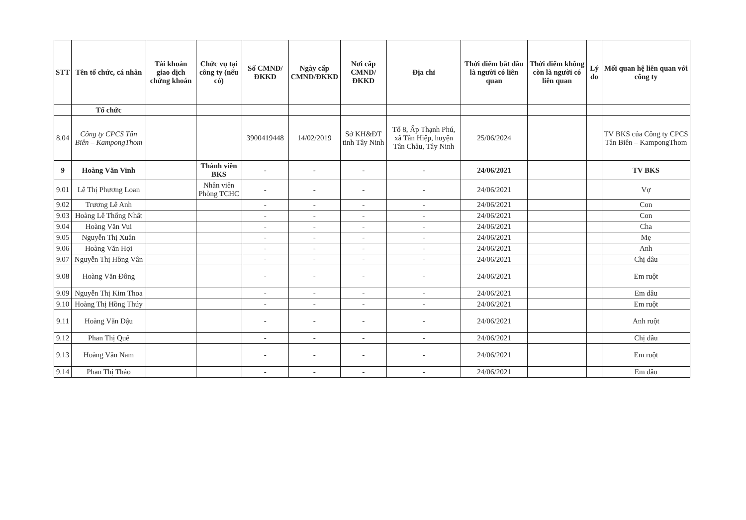| STT | Tên tổ chức, cá nhân | Tài khoản giao dịch chứng khoán | Chức vụ tại công ty (nếu có) | Số CMND/ĐKKD | Ngày cấp CMND/ĐKKD | Nơi cấp CMND/ĐKKD | Địa chỉ | Thời điểm bắt đầu là người có liên quan | Thời điểm không còn là người có liên quan | Lý do | Mối quan hệ liên quan với công ty |
| --- | --- | --- | --- | --- | --- | --- | --- | --- | --- | --- | --- |
| | Tổ chức | | | | | | | | | | |
| 8.04 | Công ty CPCS Tân Biên – KampongThom | | | 3900419448 | 14/02/2019 | Sở KH&ĐT tỉnh Tây Ninh | Tổ 8, Ấp Thạnh Phú, xã Tân Hiệp, huyện Tân Châu, Tây Ninh | 25/06/2024 | | | TV BKS của Công ty CPCS Tân Biên – KampongThom |
| 9 | Hoàng Văn Vinh | | Thành viên BKS | - | - | - | - | 24/06/2021 | | | TV BKS |
| 9.01 | Lê Thị Phương Loan | | Nhân viên Phòng TCHC | - | - | - | - | 24/06/2021 | | | Vợ |
| 9.02 | Trương Lê Anh | | | - | - | - | - | 24/06/2021 | | | Con |
| 9.03 | Hoàng Lê Thống Nhất | | | - | - | - | - | 24/06/2021 | | | Con |
| 9.04 | Hoàng Văn Vui | | | - | - | - | - | 24/06/2021 | | | Cha |
| 9.05 | Nguyễn Thị Xuân | | | - | - | - | - | 24/06/2021 | | | Mẹ |
| 9.06 | Hoàng Văn Hợi | | | - | - | - | - | 24/06/2021 | | | Anh |
| 9.07 | Nguyễn Thị Hồng Vân | | | - | - | - | - | 24/06/2021 | | | Chị dâu |
| 9.08 | Hoàng Văn Đông | | | - | - | - | - | 24/06/2021 | | | Em ruột |
| 9.09 | Nguyễn Thị Kim Thoa | | | - | - | - | - | 24/06/2021 | | | Em dâu |
| 9.10 | Hoàng Thị Hồng Thúy | | | - | - | - | - | 24/06/2021 | | | Em ruột |
| 9.11 | Hoàng Văn Dậu | | | - | - | - | - | 24/06/2021 | | | Anh ruột |
| 9.12 | Phan Thị Quế | | | - | - | - | - | 24/06/2021 | | | Chị dâu |
| 9.13 | Hoàng Văn Nam | | | - | - | - | - | 24/06/2021 | | | Em ruột |
| 9.14 | Phan Thị Thảo | | | - | - | - | - | 24/06/2021 | | | Em dâu |